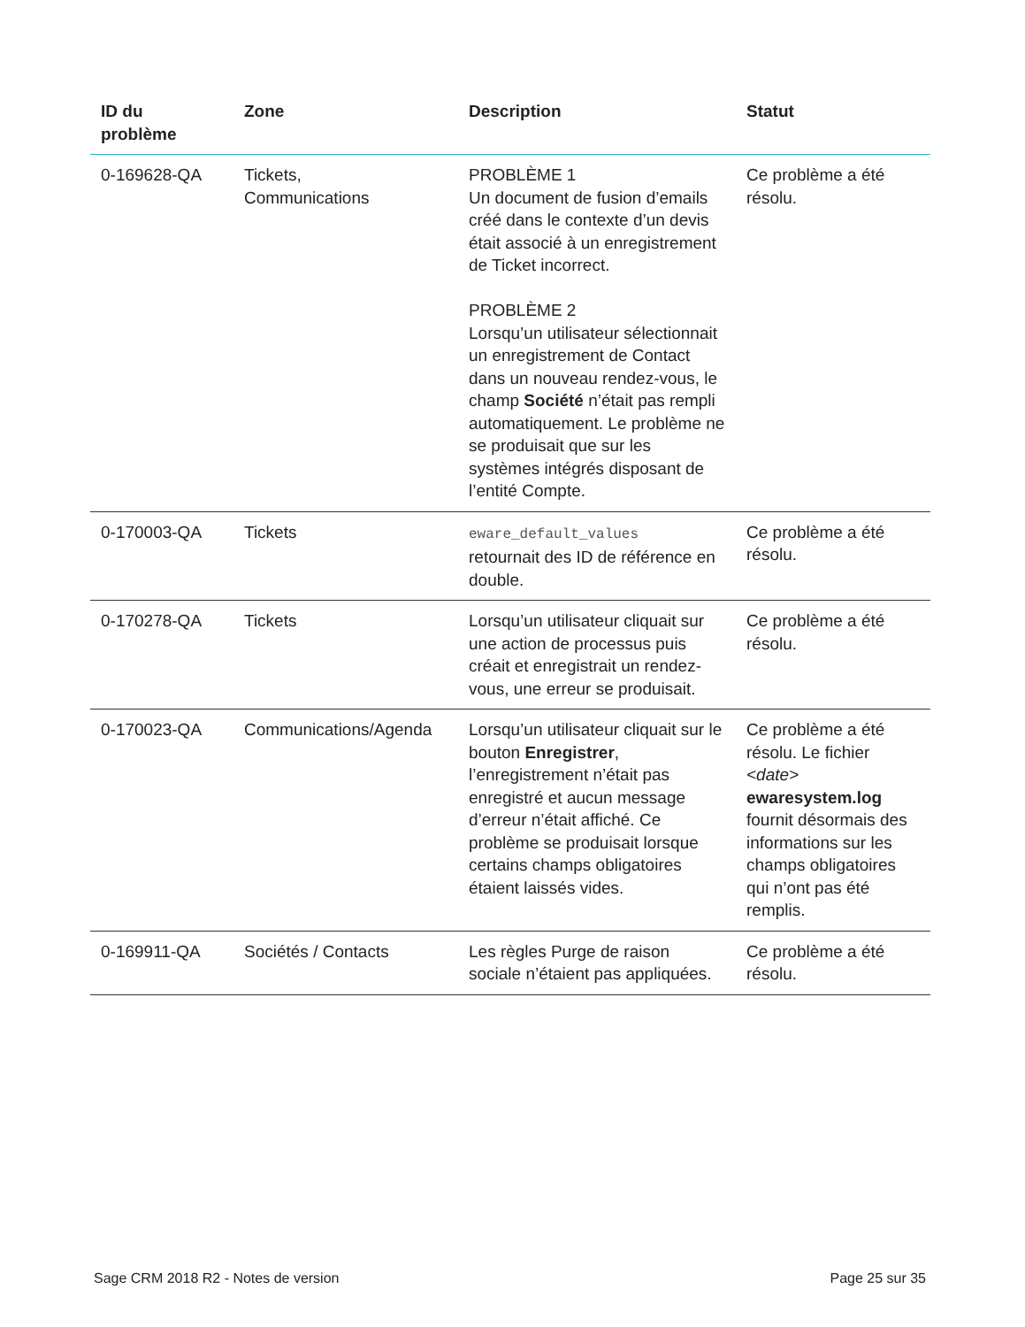| ID du problème | Zone | Description | Statut |
| --- | --- | --- | --- |
| 0-169628-QA | Tickets, Communications | PROBLÈME 1 Un document de fusion d’emails créé dans le contexte d’un devis était associé à un enregistrement de Ticket incorrect. PROBLÈME 2 Lorsqu’un utilisateur sélectionnait un enregistrement de Contact dans un nouveau rendez-vous, le champ Société n’était pas rempli automatiquement. Le problème ne se produisait que sur les systèmes intégrés disposant de l’entité Compte. | Ce problème a été résolu. |
| 0-170003-QA | Tickets | eware_default_values retournait des ID de référence en double. | Ce problème a été résolu. |
| 0-170278-QA | Tickets | Lorsqu’un utilisateur cliquait sur une action de processus puis créait et enregistrait un rendez-vous, une erreur se produisait. | Ce problème a été résolu. |
| 0-170023-QA | Communications/Agenda | Lorsqu’un utilisateur cliquait sur le bouton Enregistrer , l’enregistrement n’était pas enregistré et aucun message d’erreur n’était affiché. Ce problème se produisait lorsque certains champs obligatoires étaient laissés vides. | Ce problème a été résolu. Le fichier <date> ewaresystem.log fournit désormais des informations sur les champs obligatoires qui n’ont pas été remplis. |
| 0-169911-QA | Sociétés / Contacts | Les règles Purge de raison sociale n’étaient pas appliquées. | Ce problème a été résolu. |
Sage CRM 2018 R2 - Notes de version Page 25 sur 35